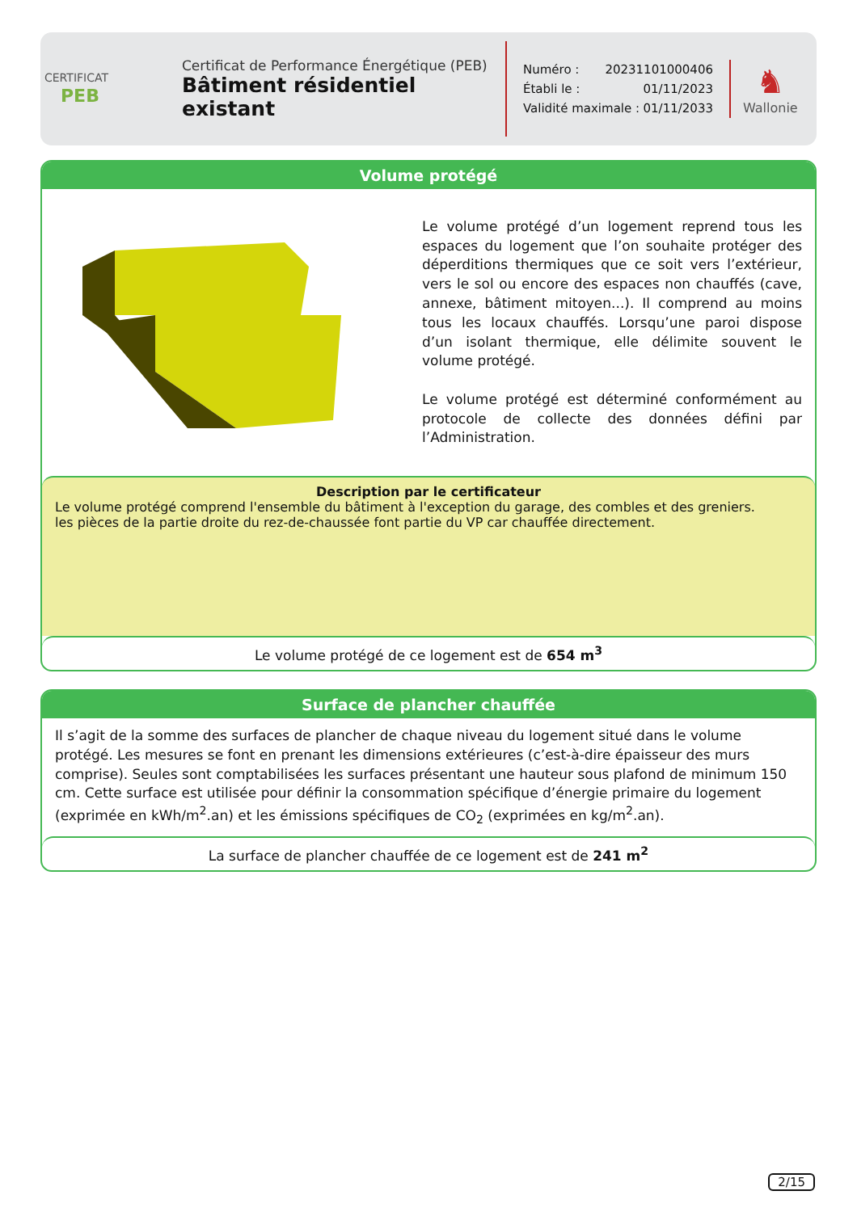CERTIFICAT
PEB
Certificat de Performance Énergétique (PEB)
Bâtiment résidentiel existant
Numéro : 20231101000406
Établi le : 01/11/2023
Validité maximale : 01/11/2033
♞
Wallonie
Volume protégé
Le volume protégé d’un logement reprend tous les espaces du logement que l’on souhaite protéger des déperditions thermiques que ce soit vers l’extérieur, vers le sol ou encore des espaces non chauffés (cave, annexe, bâtiment mitoyen...). Il comprend au moins tous les locaux chauffés. Lorsqu’une paroi dispose d’un isolant thermique, elle délimite souvent le volume protégé.
Le volume protégé est déterminé conformément au protocole de collecte des données défini par l’Administration.
Description par le certificateur
Le volume protégé comprend l'ensemble du bâtiment à l'exception du garage, des combles et des greniers.
les pièces de la partie droite du rez-de-chaussée font partie du VP car chauffée directement.
Le volume protégé de ce logement est de 654 m<sup>3</sup>
Surface de plancher chauffée
Il s’agit de la somme des surfaces de plancher de chaque niveau du logement situé dans le volume protégé. Les mesures se font en prenant les dimensions extérieures (c’est-à-dire épaisseur des murs comprise). Seules sont comptabilisées les surfaces présentant une hauteur sous plafond de minimum 150 cm. Cette surface est utilisée pour définir la consommation spécifique d’énergie primaire du logement (exprimée en kWh/m<sup>2</sup>.an) et les émissions spécifiques de CO<sub>2</sub> (exprimées en kg/m<sup>2</sup>.an).
La surface de plancher chauffée de ce logement est de 241 m<sup>2</sup>
2/15